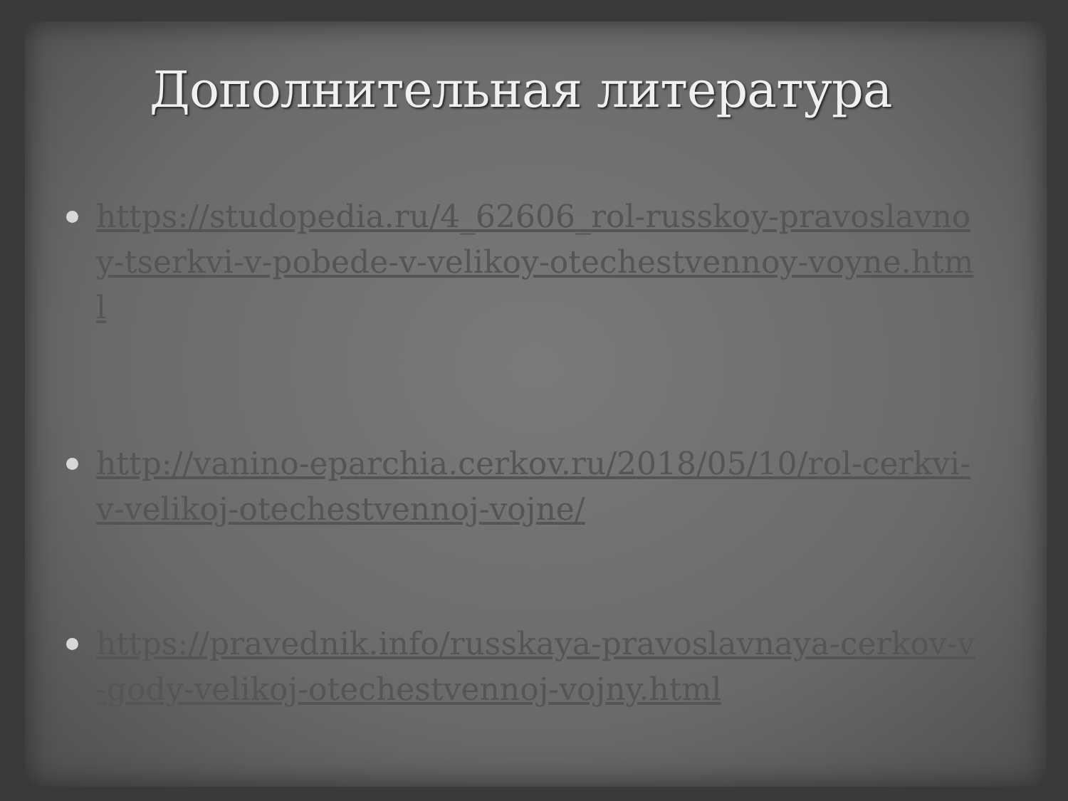Дополнительная литература
https://studopedia.ru/4_62606_rol-russkoy-pravoslavnoy-tserkvi-v-pobede-v-velikoy-otechestvennoy-voyne.html
http://vanino-eparchia.cerkov.ru/2018/05/10/rol-cerkvi-v-velikoj-otechestvennoj-vojne/
https://pravednik.info/russkaya-pravoslavnaya-cerkov-v-gody-velikoj-otechestvennoj-vojny.html